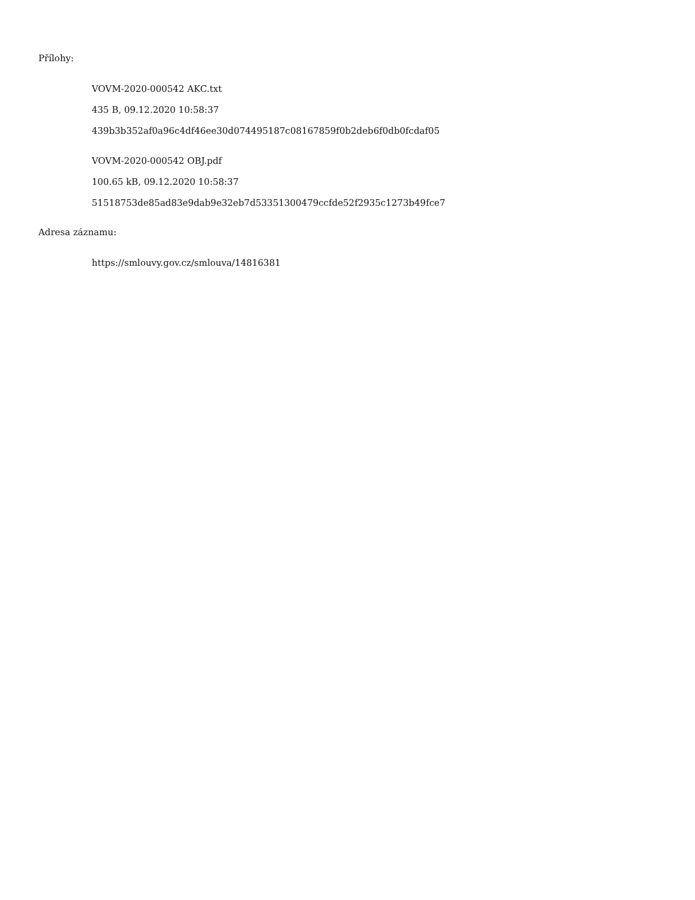Přílohy:
VOVM-2020-000542 AKC.txt
435 B, 09.12.2020 10:58:37
439b3b352af0a96c4df46ee30d074495187c08167859f0b2deb6f0db0fcdaf05
VOVM-2020-000542 OBJ.pdf
100.65 kB, 09.12.2020 10:58:37
51518753de85ad83e9dab9e32eb7d53351300479ccfde52f2935c1273b49fce7
Adresa záznamu:
https://smlouvy.gov.cz/smlouva/14816381